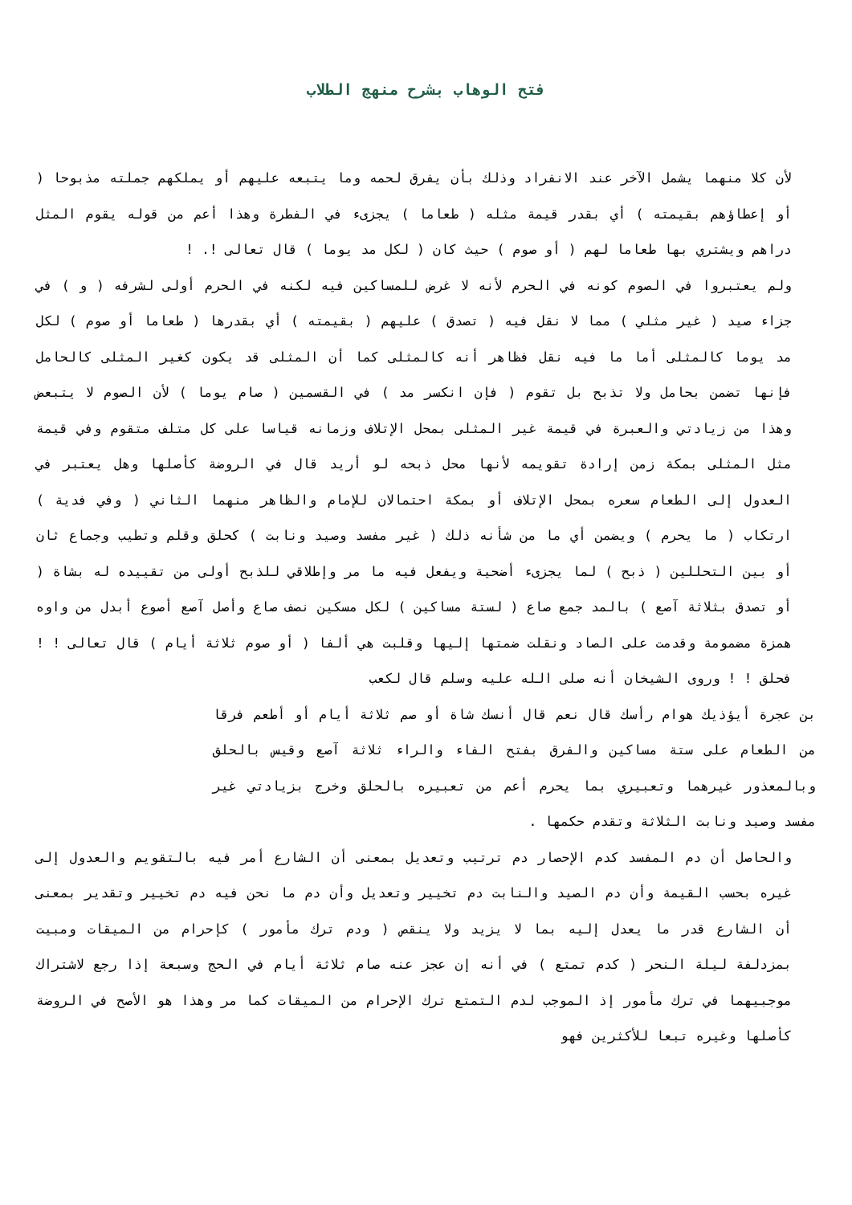فتح الوهاب بشرح منهج الطلاب
لأن كلا منهما يشمل الآخر عند الانفراد وذلك بأن يفرق لحمه وما يتبعه عليهم أو يملكهم جملته مذبوحا ( أو إعطاؤهم بقيمته ) أي بقدر قيمة مثله ( طعاما ) يجزىء في الفطرة وهذا أعم من قوله يقوم المثل دراهم ويشتري بها طعاما لهم ( أو صوم ) حيث كان ( لكل مد يوما ) قال تعالى !. !
ولم يعتبروا في الصوم كونه في الحرم لأنه لا غرض للمساكين فيه لكنه في الحرم أولى لشرفه ( و ) في جزاء صيد ( غير مثلي ) مما لا نقل فيه ( تصدق ) عليهم ( بقيمته ) أي بقدرها ( طعاما أو صوم ) لكل مد يوما كالمثلى أما ما فيه نقل فظاهر أنه كالمثلى كما أن المثلى قد يكون كغير المثلى كالحامل فإنها تضمن بحامل ولا تذبح بل تقوم ( فإن انكسر مد ) في القسمين ( صام يوما ) لأن الصوم لا يتبعض وهذا من زيادتي والعبرة في قيمة غير المثلى بمحل الإتلاف وزمانه قياسا على كل متلف متقوم وفي قيمة مثل المثلى بمكة زمن إرادة تقويمه لأنها محل ذبحه لو أريد قال في الروضة كأصلها وهل يعتبر في العدول إلى الطعام سعره بمحل الإتلاف أو بمكة احتمالان للإمام والظاهر منهما الثاني ( وفي فدية ) ارتكاب ( ما يحرم ) ويضمن أي ما من شأنه ذلك ( غير مفسد وصيد ونابت ) كحلق وقلم وتطيب وجماع ثان أو بين التحللين ( ذبح ) لما يجزىء أضحية ويفعل فيه ما مر وإطلاقي للذبح أولى من تقييده له بشاة ( أو تصدق بثلاثة آصع ) بالمد جمع صاع ( لستة مساكين ) لكل مسكين نصف صاع وأصل آصع أصوع أبدل من واوه همزة مضمومة وقدمت على الصاد ونقلت ضمتها إليها وقلبت هي ألفا ( أو صوم ثلاثة أيام ) قال تعالى ! ! فحلق ! ! وروى الشيخان أنه صلى الله عليه وسلم قال لكعب
بن عجرة أيؤذيك هوام رأسك قال نعم قال أنسك شاة أو صم ثلاثة أيام أو أطعم فرقا من الطعام على ستة مساكين والفرق بفتح الفاء والراء ثلاثة آصع وقيس بالحلق وبالمعذور غيرهما وتعبيري بما يحرم أعم من تعبيره بالحلق وخرج بزيادتي غير مفسد وصيد ونابت الثلاثة وتقدم حكمها .
والحاصل أن دم المفسد كدم الإحصار دم ترتيب وتعديل بمعنى أن الشارع أمر فيه بالتقويم والعدول إلى غيره بحسب القيمة وأن دم الصيد والنابت دم تخيير وتعديل وأن دم ما نحن فيه دم تخيير وتقدير بمعنى أن الشارع قدر ما يعدل إليه بما لا يزيد ولا ينقص ( ودم ترك مأمور ) كإحرام من الميقات ومبيت بمزدلفة ليلة النحر ( كدم تمتع ) في أنه إن عجز عنه صام ثلاثة أيام في الحج وسبعة إذا رجع لاشتراك موجبيهما في ترك مأمور إذ الموجب لدم التمتع ترك الإحرام من الميقات كما مر وهذا هو الأصح في الروضة كأصلها وغيره تبعا للأكثرين فهو